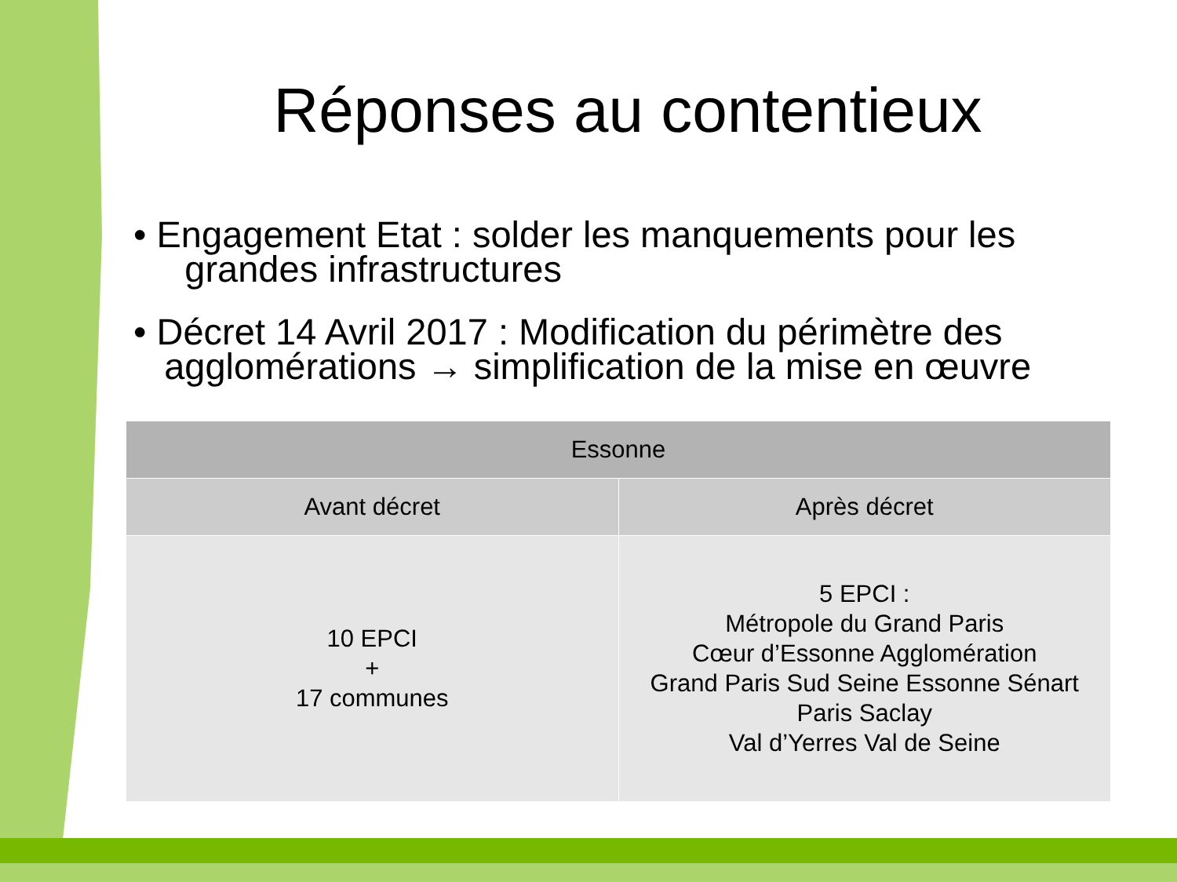Réponses au contentieux
• Engagement Etat : solder les manquements pour les
grandes infrastructures
• Décret 14 Avril 2017 : Modification du périmètre des
agglomérations → simplification de la mise en œuvre
| Essonne | |
| --- | --- |
| Avant décret | Après décret |
| 10 EPCI + 17 communes | 5 EPCI : Métropole du Grand Paris Cœur d’Essonne Agglomération Grand Paris Sud Seine Essonne Sénart Paris Saclay Val d’Yerres Val de Seine |